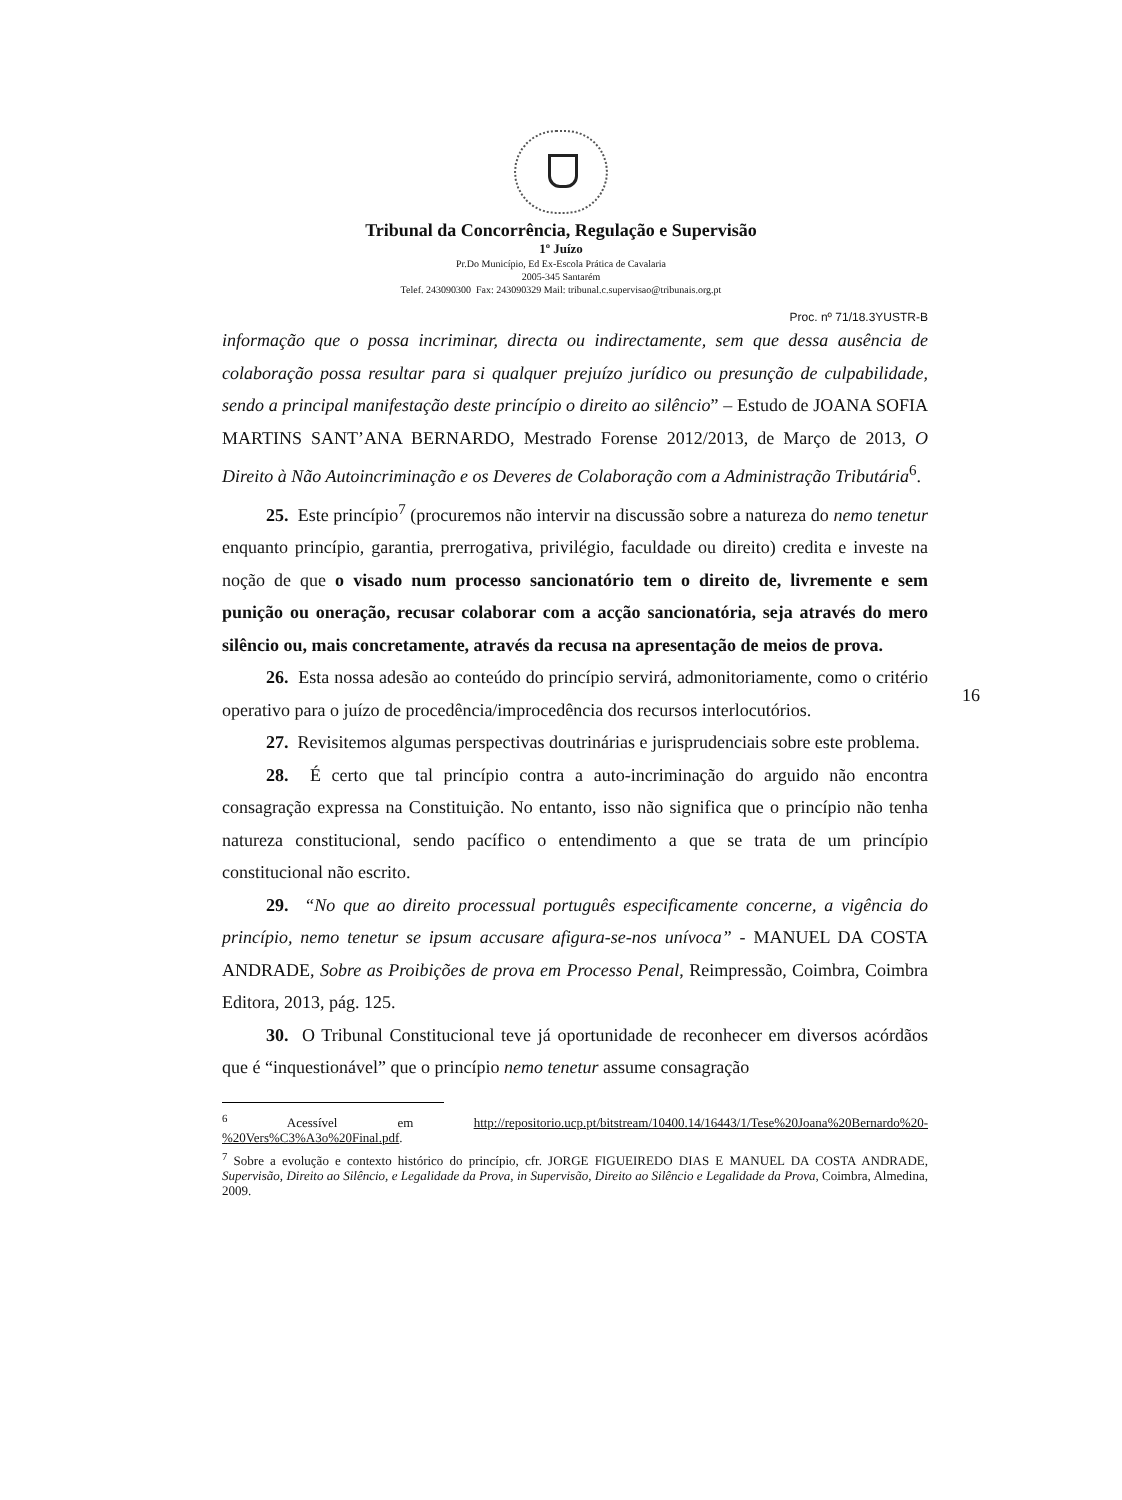Tribunal da Concorrência, Regulação e Supervisão
1º Juízo
Pr.Do Município, Ed Ex-Escola Prática de Cavalaria
2005-345 Santarém
Telef. 243090300 Fax: 243090329 Mail: tribunal.c.supervisao@tribunais.org.pt
Proc. nº 71/18.3YUSTR-B
informação que o possa incriminar, directa ou indirectamente, sem que dessa ausência de colaboração possa resultar para si qualquer prejuízo jurídico ou presunção de culpabilidade, sendo a principal manifestação deste princípio o direito ao silêncio” – Estudo de JOANA SOFIA MARTINS SANT’ANA BERNARDO, Mestrado Forense 2012/2013, de Março de 2013, O Direito à Não Autoincriminação e os Deveres de Colaboração com a Administração Tributária<sup>6</sup>.
25. Este princípio<sup>7</sup> (procuremos não intervir na discussão sobre a natureza do nemo tenetur enquanto princípio, garantia, prerrogativa, privilégio, faculdade ou direito) credita e investe na noção de que o visado num processo sancionatório tem o direito de, livremente e sem punição ou oneração, recusar colaborar com a acção sancionatória, seja através do mero silêncio ou, mais concretamente, através da recusa na apresentação de meios de prova.
26. Esta nossa adesão ao conteúdo do princípio servirá, admonitoriamente, como o critério operativo para o juízo de procedência/improcedência dos recursos interlocutórios.
27. Revisitemos algumas perspectivas doutrinárias e jurisprudenciais sobre este problema.
28. É certo que tal princípio contra a auto-incriminação do arguido não encontra consagração expressa na Constituição. No entanto, isso não significa que o princípio não tenha natureza constitucional, sendo pacífico o entendimento a que se trata de um princípio constitucional não escrito.
29. “No que ao direito processual português especificamente concerne, a vigência do princípio, nemo tenetur se ipsum accusare afigura-se-nos unívoca” - MANUEL DA COSTA ANDRADE, Sobre as Proibições de prova em Processo Penal, Reimpressão, Coimbra, Coimbra Editora, 2013, pág. 125.
30. O Tribunal Constitucional teve já oportunidade de reconhecer em diversos acórdãos que é “inquestionável” que o princípio nemo tenetur assume consagração
16
<sup>6</sup> Acessível em http://repositorio.ucp.pt/bitstream/10400.14/16443/1/Tese%20Joana%20Bernardo%20-%20Vers%C3%A3o%20Final.pdf.
<sup>7</sup> Sobre a evolução e contexto histórico do princípio, cfr. JORGE FIGUEIREDO DIAS E MANUEL DA COSTA ANDRADE, Supervisão, Direito ao Silêncio, e Legalidade da Prova, in Supervisão, Direito ao Silêncio e Legalidade da Prova, Coimbra, Almedina, 2009.